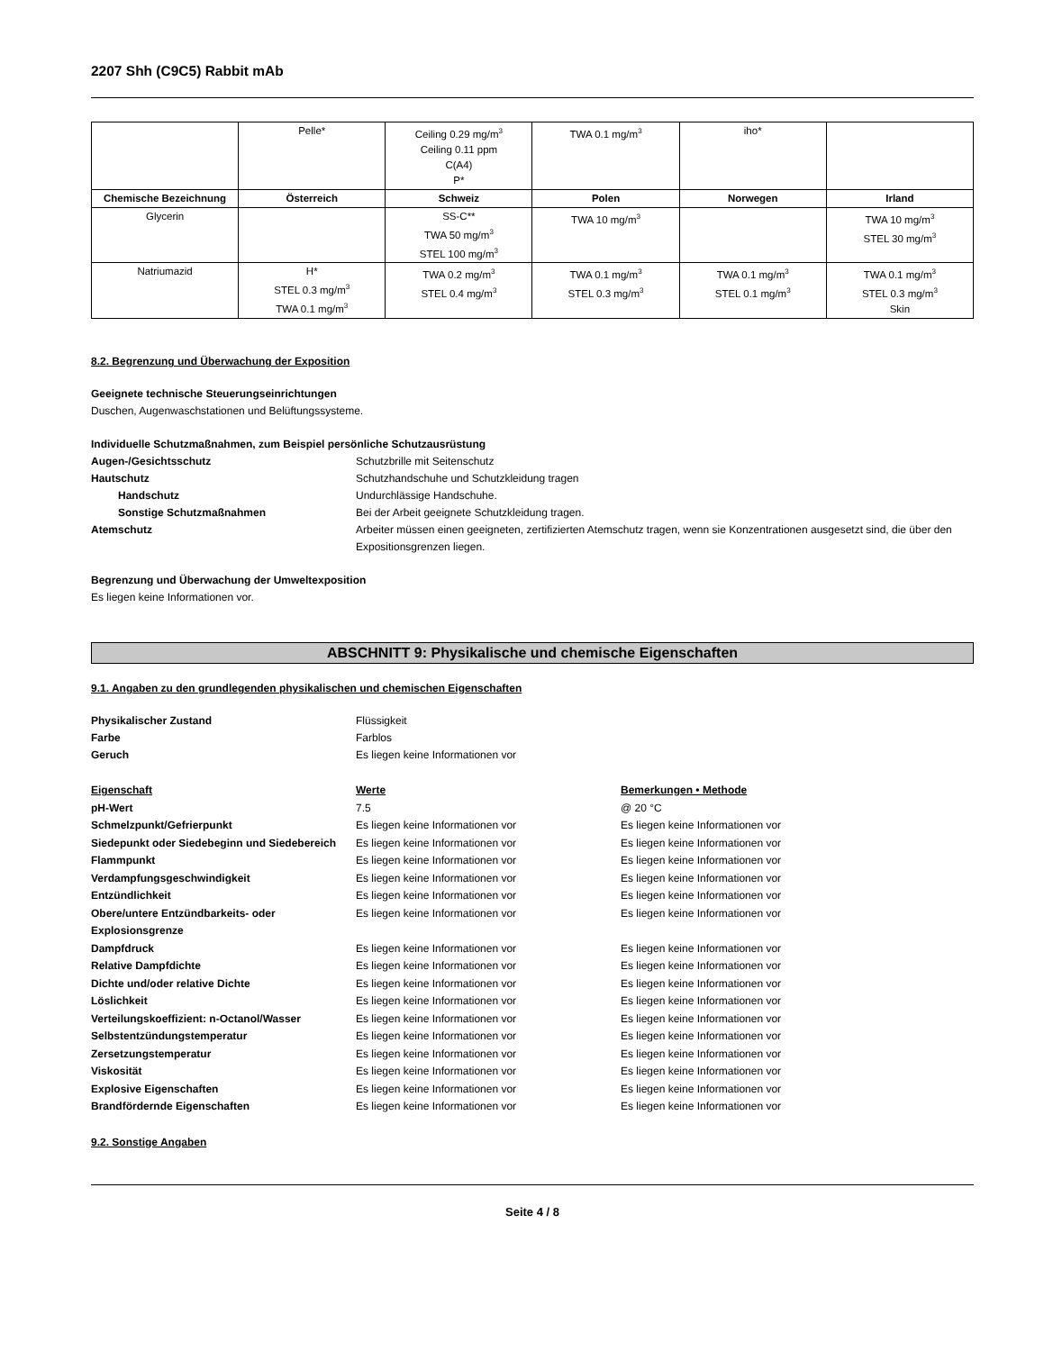2207 Shh (C9C5) Rabbit mAb
| | Pelle* | Ceiling 0.29 mg/m<sup>3</sup> Ceiling 0.11 ppm C(A4) P* | TWA 0.1 mg/m<sup>3</sup> | iho* | |
| Chemische Bezeichnung | Österreich | Schweiz | Polen | Norwegen | Irland |
| Glycerin | | SS-C** TWA 50 mg/m<sup>3</sup> STEL 100 mg/m<sup>3</sup> | TWA 10 mg/m<sup>3</sup> | | TWA 10 mg/m<sup>3</sup> STEL 30 mg/m<sup>3</sup> |
| Natriumazid | H* STEL 0.3 mg/m<sup>3</sup> TWA 0.1 mg/m<sup>3</sup> | TWA 0.2 mg/m<sup>3</sup> STEL 0.4 mg/m<sup>3</sup> | TWA 0.1 mg/m<sup>3</sup> STEL 0.3 mg/m<sup>3</sup> | TWA 0.1 mg/m<sup>3</sup> STEL 0.1 mg/m<sup>3</sup> | TWA 0.1 mg/m<sup>3</sup> STEL 0.3 mg/m<sup>3</sup> Skin |
8.2. Begrenzung und Überwachung der Exposition
Geeignete technische Steuerungseinrichtungen
Duschen, Augenwaschstationen und Belüftungssysteme.
Individuelle Schutzmaßnahmen, zum Beispiel persönliche Schutzausrüstung
Augen-/Gesichtsschutz Schutzbrille mit Seitenschutz Hautschutz Schutzhandschuhe und Schutzkleidung tragen Handschutz Undurchlässige Handschuhe. Sonstige Schutzmaßnahmen Bei der Arbeit geeignete Schutzkleidung tragen. Atemschutz Arbeiter müssen einen geeigneten, zertifizierten Atemschutz tragen, wenn sie Konzentrationen ausgesetzt sind, die über den Expositionsgrenzen liegen.
Begrenzung und Überwachung der Umweltexposition
Es liegen keine Informationen vor.
ABSCHNITT 9: Physikalische und chemische Eigenschaften
9.1. Angaben zu den grundlegenden physikalischen und chemischen Eigenschaften
Physikalischer Zustand Flüssigkeit Farbe Farblos Geruch Es liegen keine Informationen vor
Eigenschaft Werte Bemerkungen • Methode pH-Wert 7.5 @ 20 °C Schmelzpunkt/Gefrierpunkt Es liegen keine Informationen vor Es liegen keine Informationen vor Siedepunkt oder Siedebeginn und Siedebereich Es liegen keine Informationen vor Es liegen keine Informationen vor Flammpunkt Es liegen keine Informationen vor Es liegen keine Informationen vor Verdampfungsgeschwindigkeit Es liegen keine Informationen vor Es liegen keine Informationen vor Entzündlichkeit Es liegen keine Informationen vor Es liegen keine Informationen vor Obere/untere Entzündbarkeits- oder Explosionsgrenze Es liegen keine Informationen vor Es liegen keine Informationen vor Dampfdruck Es liegen keine Informationen vor Es liegen keine Informationen vor Relative Dampfdichte Es liegen keine Informationen vor Es liegen keine Informationen vor Dichte und/oder relative Dichte Es liegen keine Informationen vor Es liegen keine Informationen vor Löslichkeit Es liegen keine Informationen vor Es liegen keine Informationen vor Verteilungskoeffizient: n-Octanol/Wasser Es liegen keine Informationen vor Es liegen keine Informationen vor Selbstentzündungstemperatur Es liegen keine Informationen vor Es liegen keine Informationen vor Zersetzungstemperatur Es liegen keine Informationen vor Es liegen keine Informationen vor Viskosität Es liegen keine Informationen vor Es liegen keine Informationen vor Explosive Eigenschaften Es liegen keine Informationen vor Es liegen keine Informationen vor Brandfördernde Eigenschaften Es liegen keine Informationen vor Es liegen keine Informationen vor
9.2. Sonstige Angaben
Seite 4 / 8